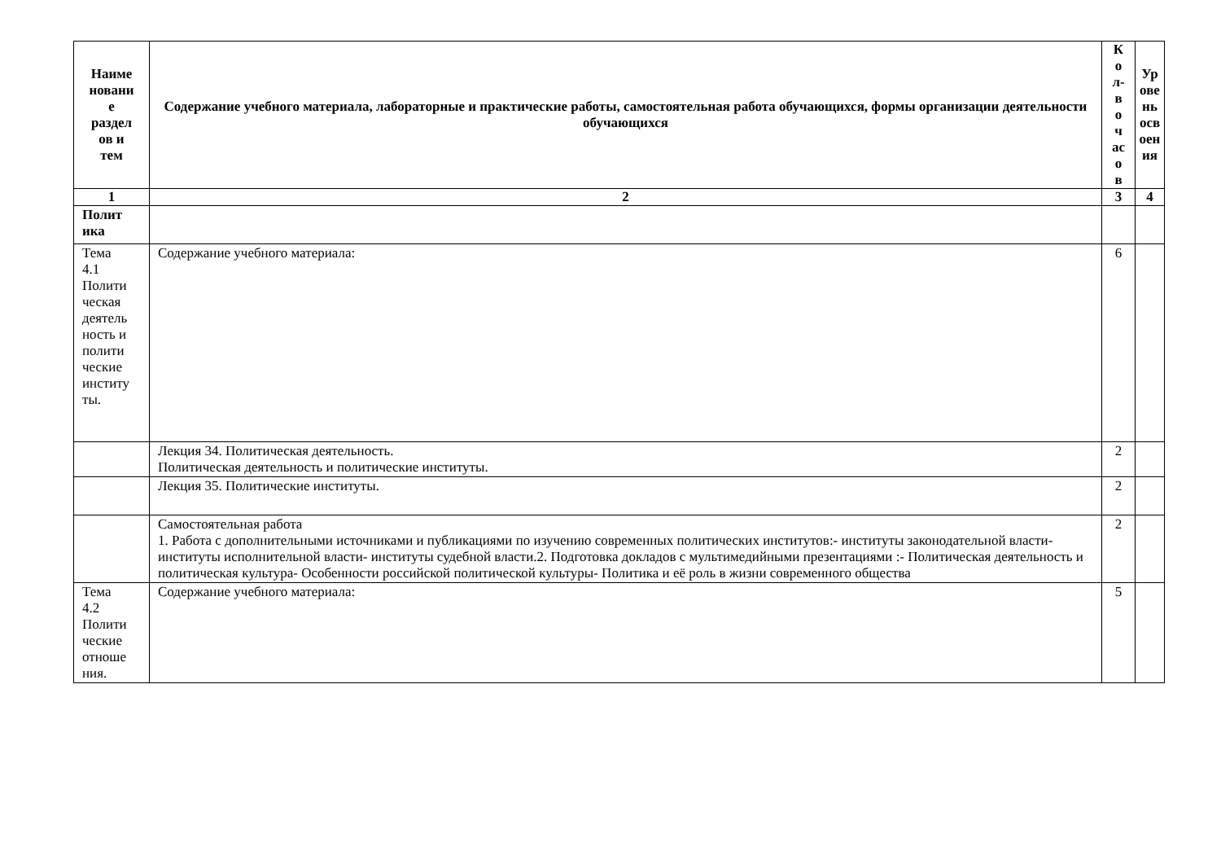| Наиме новани е раздел ов и тем | Содержание учебного материала, лабораторные и практические работы, самостоятельная работа обучающихся, формы организации деятельности обучающихся | К о л- в о ч ас о в | Ур ове нь осв оен ия |
| --- | --- | --- | --- |
| 1 | 2 | 3 | 4 |
| Полит ика | | | |
| Тема 4.1 Полити ческая деятель ность и полити ческие институ ты. | Содержание учебного материала: | 6 | |
| | Лекция 34. Политическая деятельность. Политическая деятельность и политические институты. | 2 | |
| | Лекция 35. Политические институты. | 2 | |
| | Самостоятельная работа 1. Работа с дополнительными источниками и публикациями по изучению современных политических институтов:- институты законодательной власти- институты исполнительной власти- институты судебной власти.2. Подготовка докладов с мультимедийными презентациями :- Политическая деятельность и политическая культура- Особенности российской политической культуры- Политика и её роль в жизни современного общества | 2 | |
| Тема 4.2 Полити ческие отноше ния. | Содержание учебного материала: | 5 | |